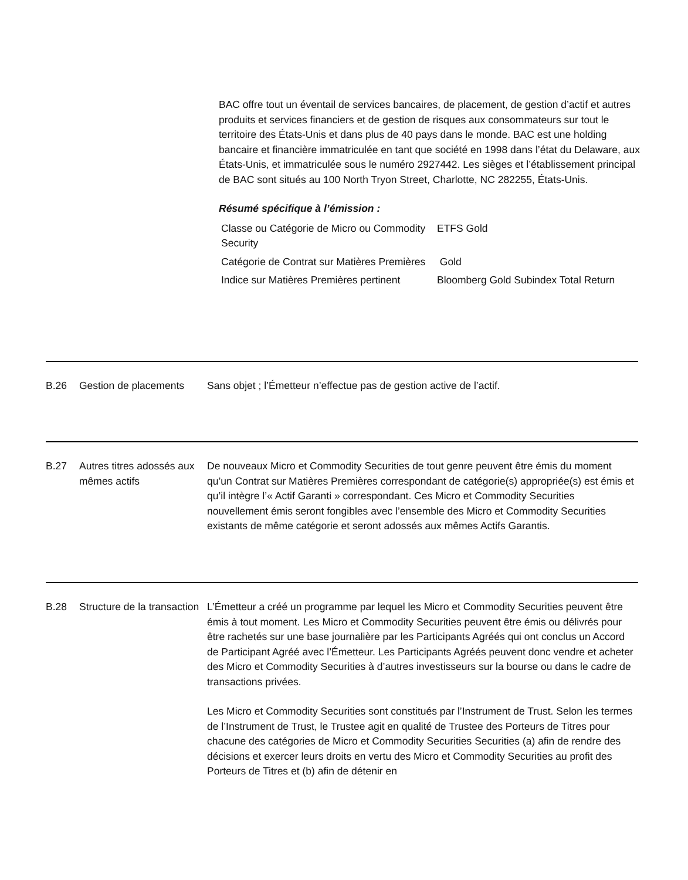BAC offre tout un éventail de services bancaires, de placement, de gestion d’actif et autres produits et services financiers et de gestion de risques aux consommateurs sur tout le territoire des États-Unis et dans plus de 40 pays dans le monde. BAC est une holding bancaire et financière immatriculée en tant que société en 1998 dans l’état du Delaware, aux États-Unis, et immatriculée sous le numéro 2927442. Les sièges et l’établissement principal de BAC sont situés au 100 North Tryon Street, Charlotte, NC 282255, États-Unis.
Résumé spécifique à l’émission :
| Classe ou Catégorie de Micro ou Commodity Security | ETFS Gold |
| Catégorie de Contrat sur Matières Premières | Gold |
| Indice sur Matières Premières pertinent | Bloomberg Gold Subindex Total Return |
B.26 Gestion de placements
Sans objet ; l’Émetteur n’effectue pas de gestion active de l’actif.
B.27 Autres titres adossés aux mêmes actifs
De nouveaux Micro et Commodity Securities de tout genre peuvent être émis du moment qu’un Contrat sur Matières Premières correspondant de catégorie(s) appropriée(s) est émis et qu’il intègre l’« Actif Garanti » correspondant. Ces Micro et Commodity Securities nouvellement émis seront fongibles avec l’ensemble des Micro et Commodity Securities existants de même catégorie et seront adossés aux mêmes Actifs Garantis.
B.28 Structure de la transaction
L’Émetteur a créé un programme par lequel les Micro et Commodity Securities peuvent être émis à tout moment. Les Micro et Commodity Securities peuvent être émis ou délivrés pour être rachetés sur une base journalière par les Participants Agréés qui ont conclus un Accord de Participant Agréé avec l’Émetteur. Les Participants Agréés peuvent donc vendre et acheter des Micro et Commodity Securities à d’autres investisseurs sur la bourse ou dans le cadre de transactions privées.
Les Micro et Commodity Securities sont constitués par l’Instrument de Trust. Selon les termes de l’Instrument de Trust, le Trustee agit en qualité de Trustee des Porteurs de Titres pour chacune des catégories de Micro et Commodity Securities Securities (a) afin de rendre des décisions et exercer leurs droits en vertu des Micro et Commodity Securities au profit des Porteurs de Titres et (b) afin de détenir en